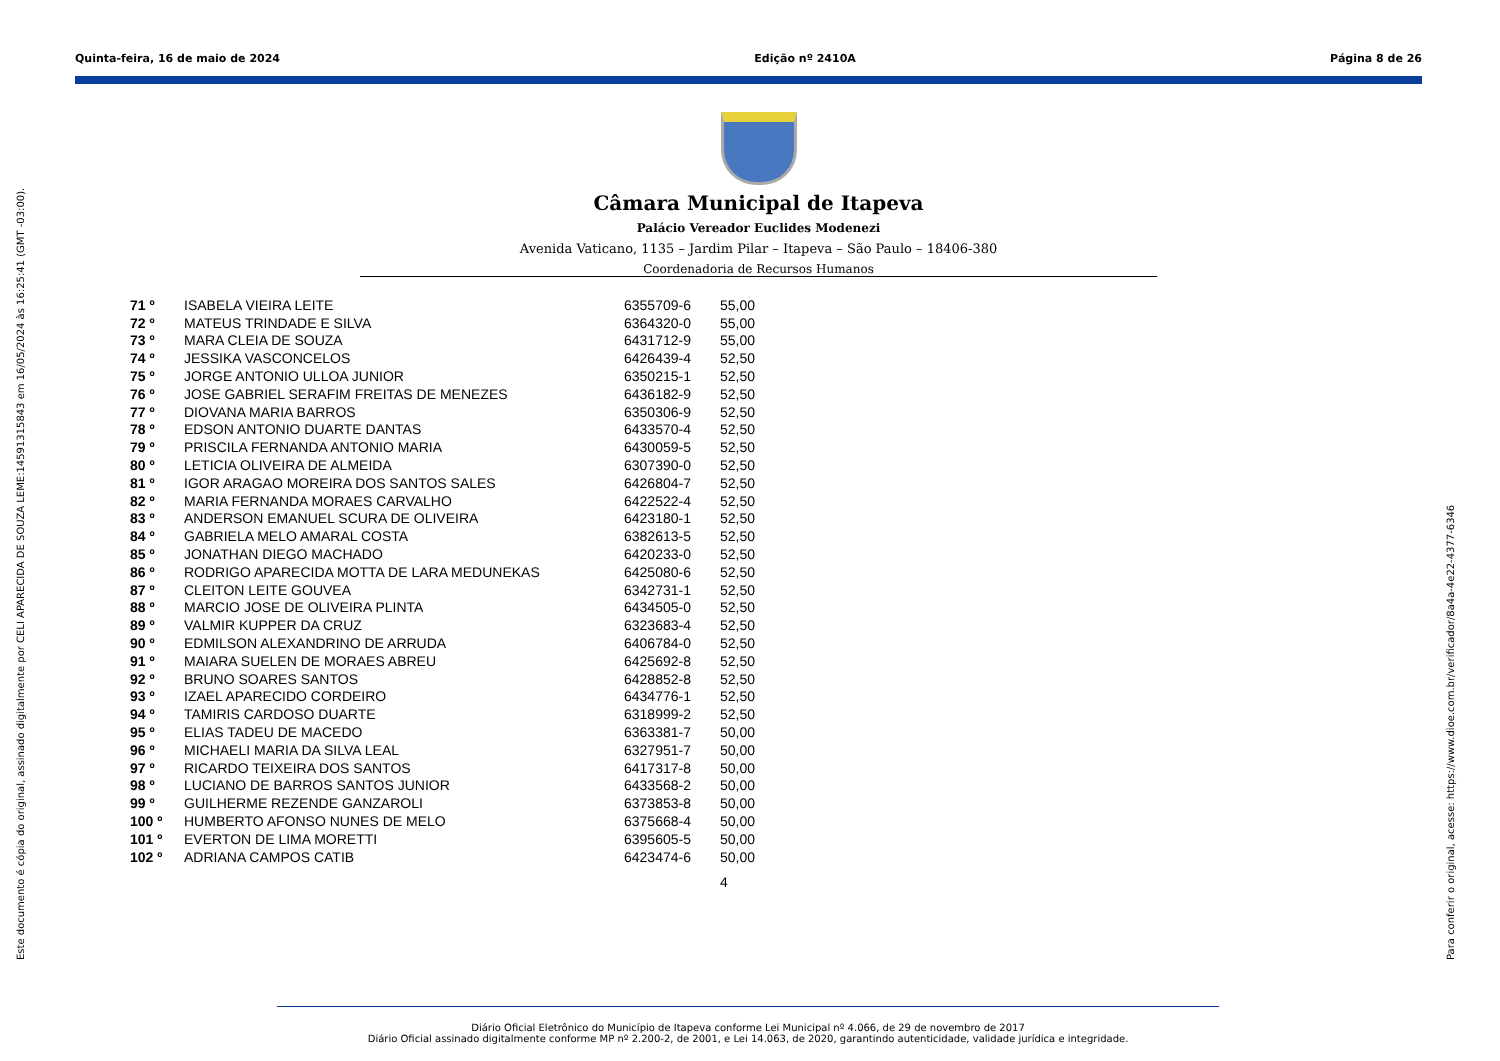Quinta-feira, 16 de maio de 2024 Edição nº 2410A Página 8 de 26
Este documento é cópia do original, assinado digitalmente por CELI APARECIDA DE SOUZA LEME:14591315843 em 16/05/2024 às 16:25:41 (GMT -03:00).
Câmara Municipal de Itapeva
Palácio Vereador Euclides Modenezi
Avenida Vaticano, 1135 – Jardim Pilar – Itapeva – São Paulo – 18406-380
Coordenadoria de Recursos Humanos
| 71 º | ISABELA VIEIRA LEITE | 6355709-6 | 55,00 |
| 72 º | MATEUS TRINDADE E SILVA | 6364320-0 | 55,00 |
| 73 º | MARA CLEIA DE SOUZA | 6431712-9 | 55,00 |
| 74 º | JESSIKA VASCONCELOS | 6426439-4 | 52,50 |
| 75 º | JORGE ANTONIO ULLOA JUNIOR | 6350215-1 | 52,50 |
| 76 º | JOSE GABRIEL SERAFIM FREITAS DE MENEZES | 6436182-9 | 52,50 |
| 77 º | DIOVANA MARIA BARROS | 6350306-9 | 52,50 |
| 78 º | EDSON ANTONIO DUARTE DANTAS | 6433570-4 | 52,50 |
| 79 º | PRISCILA FERNANDA ANTONIO MARIA | 6430059-5 | 52,50 |
| 80 º | LETICIA OLIVEIRA DE ALMEIDA | 6307390-0 | 52,50 |
| 81 º | IGOR ARAGAO MOREIRA DOS SANTOS SALES | 6426804-7 | 52,50 |
| 82 º | MARIA FERNANDA MORAES CARVALHO | 6422522-4 | 52,50 |
| 83 º | ANDERSON EMANUEL SCURA DE OLIVEIRA | 6423180-1 | 52,50 |
| 84 º | GABRIELA MELO AMARAL COSTA | 6382613-5 | 52,50 |
| 85 º | JONATHAN DIEGO MACHADO | 6420233-0 | 52,50 |
| 86 º | RODRIGO APARECIDA MOTTA DE LARA MEDUNEKAS | 6425080-6 | 52,50 |
| 87 º | CLEITON LEITE GOUVEA | 6342731-1 | 52,50 |
| 88 º | MARCIO JOSE DE OLIVEIRA PLINTA | 6434505-0 | 52,50 |
| 89 º | VALMIR KUPPER DA CRUZ | 6323683-4 | 52,50 |
| 90 º | EDMILSON ALEXANDRINO DE ARRUDA | 6406784-0 | 52,50 |
| 91 º | MAIARA SUELEN DE MORAES ABREU | 6425692-8 | 52,50 |
| 92 º | BRUNO SOARES SANTOS | 6428852-8 | 52,50 |
| 93 º | IZAEL APARECIDO CORDEIRO | 6434776-1 | 52,50 |
| 94 º | TAMIRIS CARDOSO DUARTE | 6318999-2 | 52,50 |
| 95 º | ELIAS TADEU DE MACEDO | 6363381-7 | 50,00 |
| 96 º | MICHAELI MARIA DA SILVA LEAL | 6327951-7 | 50,00 |
| 97 º | RICARDO TEIXEIRA DOS SANTOS | 6417317-8 | 50,00 |
| 98 º | LUCIANO DE BARROS SANTOS JUNIOR | 6433568-2 | 50,00 |
| 99 º | GUILHERME REZENDE GANZAROLI | 6373853-8 | 50,00 |
| 100 º | HUMBERTO AFONSO NUNES DE MELO | 6375668-4 | 50,00 |
| 101 º | EVERTON DE LIMA MORETTI | 6395605-5 | 50,00 |
| 102 º | ADRIANA CAMPOS CATIB | 6423474-6 | 50,00 |
| | | | 4 |
Para conferir o original, acesse: https://www.dioe.com.br/verificador/8a4a-4e22-4377-6346
Diário Oficial Eletrônico do Município de Itapeva conforme Lei Municipal nº 4.066, de 29 de novembro de 2017
Diário Oficial assinado digitalmente conforme MP nº 2.200-2, de 2001, e Lei 14.063, de 2020, garantindo autenticidade, validade jurídica e integridade.